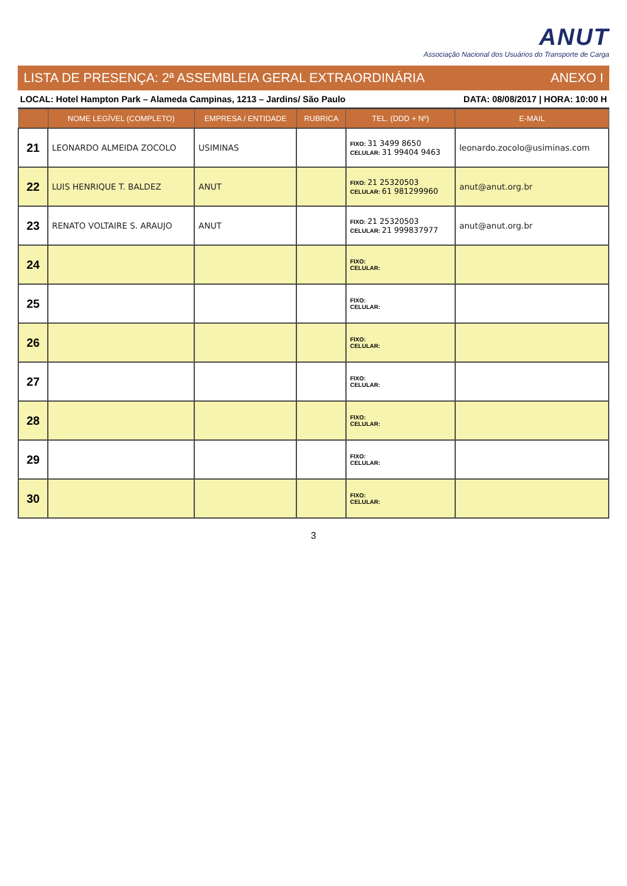ANUT
Associação Nacional dos Usuários do Transporte de Carga
LISTA DE PRESENÇA: 2ª ASSEMBLEIA GERAL EXTRAORDINÁRIA ANEXO I
LOCAL: Hotel Hampton Park – Alameda Campinas, 1213 – Jardins/ São Paulo DATA: 08/08/2017 | HORA: 10:00 H
| | NOME LEGÍVEL (COMPLETO) | EMPRESA / ENTIDADE | RUBRICA | TEL. (DDD + Nº) | E-MAIL |
| --- | --- | --- | --- | --- | --- |
| 21 | LEONARDO ALMEIDA ZOCOLO | USIMINAS | | FIXO: 31 3499 8650 CELULAR: 31 99404 9463 | leonardo.zocolo@usiminas.com |
| 22 | LUIS HENRIQUE T. BALDEZ | ANUT | | FIXO: 21 25320503 CELULAR: 61 981299960 | anut@anut.org.br |
| 23 | RENATO VOLTAIRE S. ARAUJO | ANUT | | FIXO: 21 25320503 CELULAR: 21 999837977 | anut@anut.org.br |
| 24 | | | | FIXO: CELULAR: | |
| 25 | | | | FIXO: CELULAR: | |
| 26 | | | | FIXO: CELULAR: | |
| 27 | | | | FIXO: CELULAR: | |
| 28 | | | | FIXO: CELULAR: | |
| 29 | | | | FIXO: CELULAR: | |
| 30 | | | | FIXO: CELULAR: | |
3